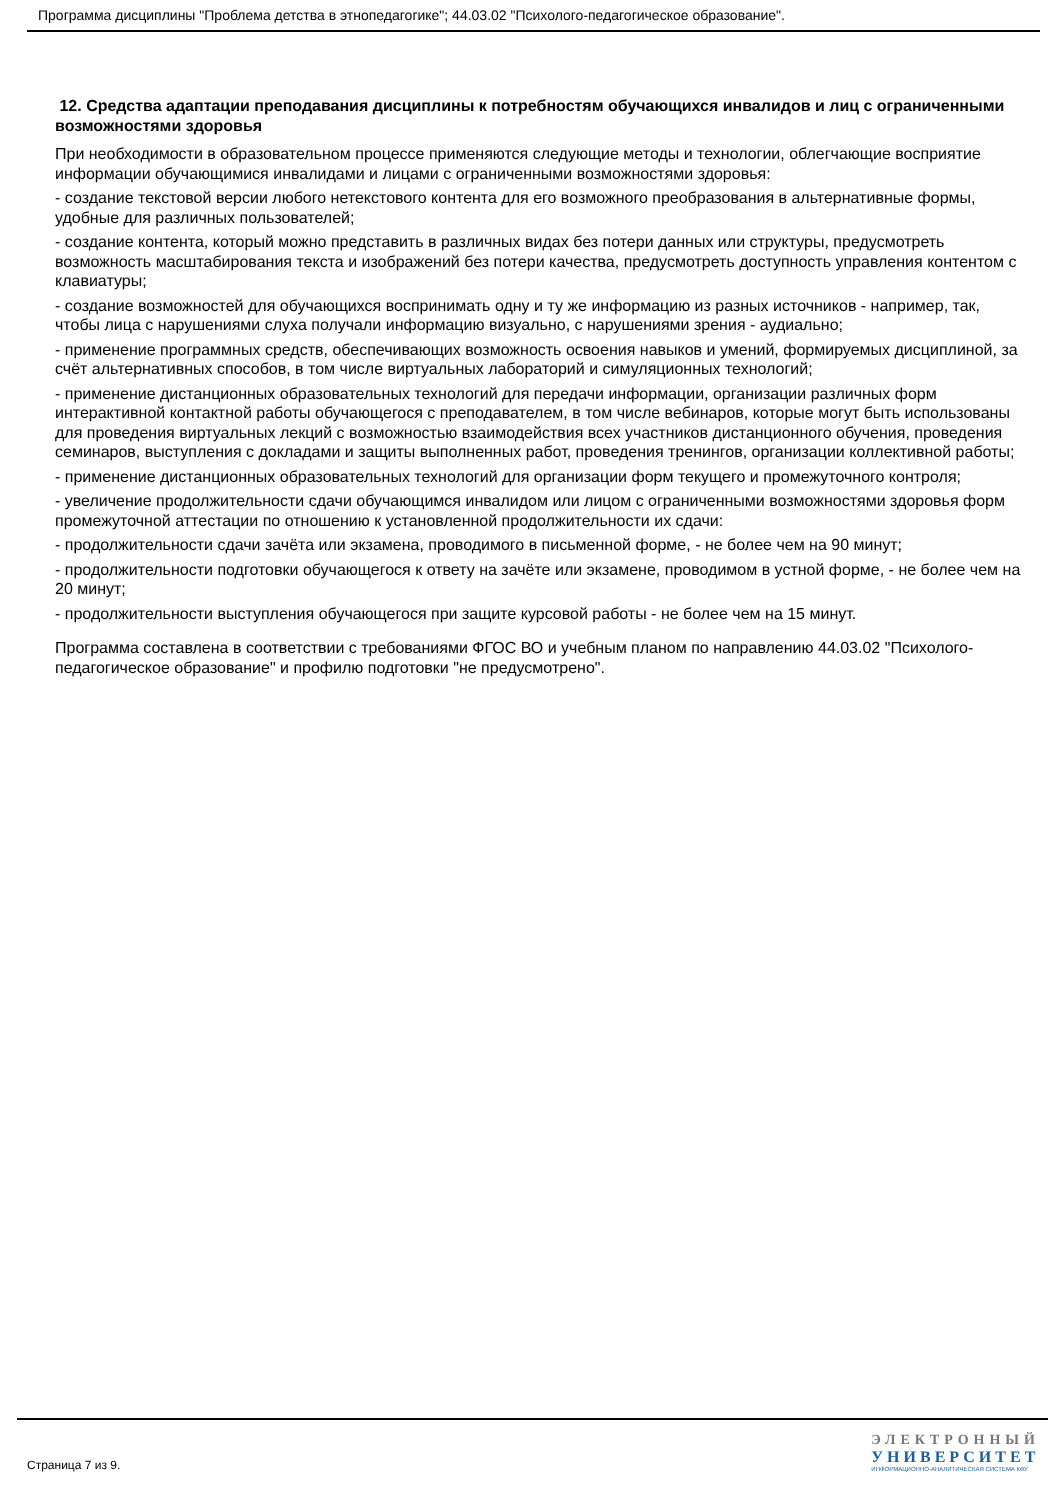Программа дисциплины "Проблема детства в этнопедагогике"; 44.03.02 "Психолого-педагогическое образование".
12. Средства адаптации преподавания дисциплины к потребностям обучающихся инвалидов и лиц с ограниченными возможностями здоровья
При необходимости в образовательном процессе применяются следующие методы и технологии, облегчающие восприятие информации обучающимися инвалидами и лицами с ограниченными возможностями здоровья:
- создание текстовой версии любого нетекстового контента для его возможного преобразования в альтернативные формы, удобные для различных пользователей;
- создание контента, который можно представить в различных видах без потери данных или структуры, предусмотреть возможность масштабирования текста и изображений без потери качества, предусмотреть доступность управления контентом с клавиатуры;
- создание возможностей для обучающихся воспринимать одну и ту же информацию из разных источников - например, так, чтобы лица с нарушениями слуха получали информацию визуально, с нарушениями зрения - аудиально;
- применение программных средств, обеспечивающих возможность освоения навыков и умений, формируемых дисциплиной, за счёт альтернативных способов, в том числе виртуальных лабораторий и симуляционных технологий;
- применение дистанционных образовательных технологий для передачи информации, организации различных форм интерактивной контактной работы обучающегося с преподавателем, в том числе вебинаров, которые могут быть использованы для проведения виртуальных лекций с возможностью взаимодействия всех участников дистанционного обучения, проведения семинаров, выступления с докладами и защиты выполненных работ, проведения тренингов, организации коллективной работы;
- применение дистанционных образовательных технологий для организации форм текущего и промежуточного контроля;
- увеличение продолжительности сдачи обучающимся инвалидом или лицом с ограниченными возможностями здоровья форм промежуточной аттестации по отношению к установленной продолжительности их сдачи:
- продолжительности сдачи зачёта или экзамена, проводимого в письменной форме, - не более чем на 90 минут;
- продолжительности подготовки обучающегося к ответу на зачёте или экзамене, проводимом в устной форме, - не более чем на 20 минут;
- продолжительности выступления обучающегося при защите курсовой работы - не более чем на 15 минут.
Программа составлена в соответствии с требованиями ФГОС ВО и учебным планом по направлению 44.03.02 "Психолого-педагогическое образование" и профилю подготовки "не предусмотрено".
Страница 7 из 9.
ЭЛЕКТРОННЫЙ
УНИВЕРСИТЕТ
ИНФОРМАЦИОННО-АНАЛИТИЧЕСКАЯ СИСТЕМА КФУ